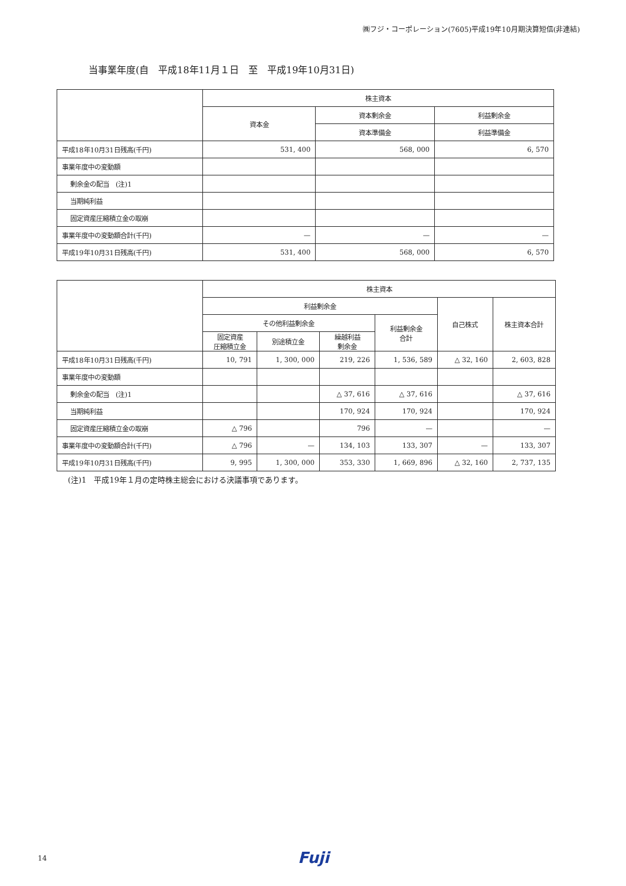㈱フジ・コーポレーション(7605)平成19年10月期決算短信(非連結)
当事業年度(自　平成18年11月１日　至　平成19年10月31日)
| | 株主資本 | | |
| --- | --- | --- | --- |
| | 資本金 | 資本剰余金 | 利益剰余金 |
| | | 資本準備金 | 利益準備金 |
| 平成18年10月31日残高(千円) | 531, 400 | 568, 000 | 6, 570 |
| 事業年度中の変動額 | | | |
| 剰余金の配当 (注)1 | | | |
| 当期純利益 | | | |
| 固定資産圧縮積立金の取崩 | | | |
| 事業年度中の変動額合計(千円) | — | — | — |
| 平成19年10月31日残高(千円) | 531, 400 | 568, 000 | 6, 570 |
| | 株主資本 | | | | | |
| --- | --- | --- | --- | --- | --- | --- |
| | 利益剰余金 | | | | 自己株式 | 株主資本合計 |
| | その他利益剰余金 | | | 利益剰余金 合計 | | |
| | 固定資産 圧縮積立金 | 別途積立金 | 繰越利益 剰余金 | | | |
| 平成18年10月31日残高(千円) | 10, 791 | 1, 300, 000 | 219, 226 | 1, 536, 589 | △ 32, 160 | 2, 603, 828 |
| 事業年度中の変動額 | | | | | | |
| 剰余金の配当 (注)1 | | | △ 37, 616 | △ 37, 616 | | △ 37, 616 |
| 当期純利益 | | | 170, 924 | 170, 924 | | 170, 924 |
| 固定資産圧縮積立金の取崩 | △ 796 | | 796 | — | | — |
| 事業年度中の変動額合計(千円) | △ 796 | — | 134, 103 | 133, 307 | — | 133, 307 |
| 平成19年10月31日残高(千円) | 9, 995 | 1, 300, 000 | 353, 330 | 1, 669, 896 | △ 32, 160 | 2, 737, 135 |
(注)1　平成19年１月の定時株主総会における決議事項であります。
14 Fuji